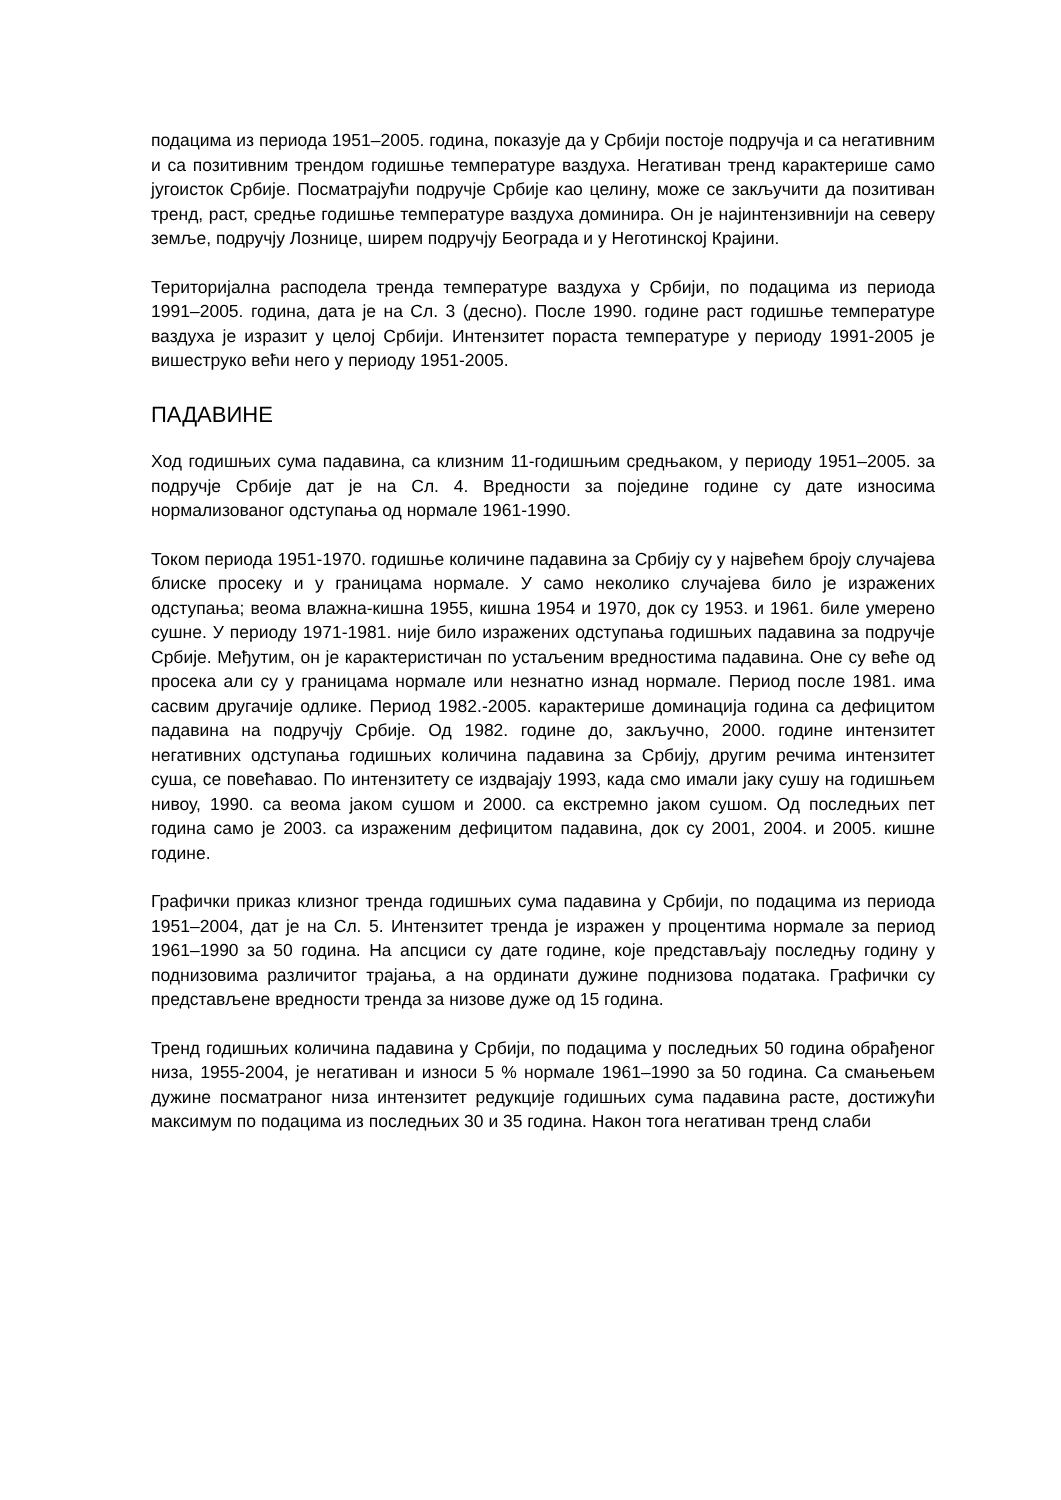подацима из периода 1951–2005. година, показује да у Србији постоје подручја и са негативним и са позитивним трендом годишње температуре ваздуха. Негативан тренд карактерише само југоисток Србије. Посматрајући подручје Србије као целину, може се закључити да позитиван тренд, раст, средње годишње температуре ваздуха доминира. Он је најинтензивнији на северу земље, подручју Лознице, ширем подручју Београда и у Неготинској Крајини.
Територијална расподела тренда температуре ваздуха у Србији, по подацима из периода 1991–2005. година, дата је на Сл. 3 (десно). После 1990. године раст годишње температуре ваздуха је изразит у целој Србији. Интензитет пораста температуре у периоду 1991-2005 је вишеструко већи него у периоду 1951-2005.
ПАДАВИНЕ
Ход годишњих сума падавина, са клизним 11-годишњим средњаком, у периоду 1951–2005. за подручје Србије дат је на Сл. 4. Вредности за поједине године су дате износима нормализованог одступања од нормале 1961-1990.
Током периода 1951-1970. годишње количине падавина за Србију су у највећем броју случајева блиске просеку и у границама нормале. У само неколико случајева било је изражених одступања; веома влажна-кишна 1955, кишна 1954 и 1970, док су 1953. и 1961. биле умерено сушне. У периоду 1971-1981. није било изражених одступања годишњих падавина за подручје Србије. Међутим, он је карактеристичан по устаљеним вредностима падавина. Оне су веће од просека али су у границама нормале или незнатно изнад нормале. Период после 1981. има сасвим другачије одлике. Период 1982.-2005. карактерише доминација година са дефицитом падавина на подручју Србије. Од 1982. године до, закључно, 2000. године интензитет негативних одступања годишњих количина падавина за Србију, другим речима интензитет суша, се повећавао. По интензитету се издвајају 1993, када смо имали јаку сушу на годишњем нивоу, 1990. са веома јаком сушом и 2000. са екстремно јаком сушом. Од последњих пет година само је 2003. са израженим дефицитом падавина, док су 2001, 2004. и 2005. кишне године.
Графички приказ клизног тренда годишњих сума падавина у Србији, по подацима из периода 1951–2004, дат је на Сл. 5. Интензитет тренда је изражен у процентима нормале за период 1961–1990 за 50 година. На апсциси су дате године, које представљају последњу годину у поднизовима различитог трајања, а на ординати дужине поднизова података. Графички су представљене вредности тренда за низове дуже од 15 година.
Тренд годишњих количина падавина у Србији, по подацима у последњих 50 година обрађеног низа, 1955-2004, је негативан и износи 5 % нормале 1961–1990 за 50 година. Са смањењем дужине посматраног низа интензитет редукције годишњих сума падавина расте, достижући максимум по подацима из последњих 30 и 35 година. Након тога негативан тренд слаби